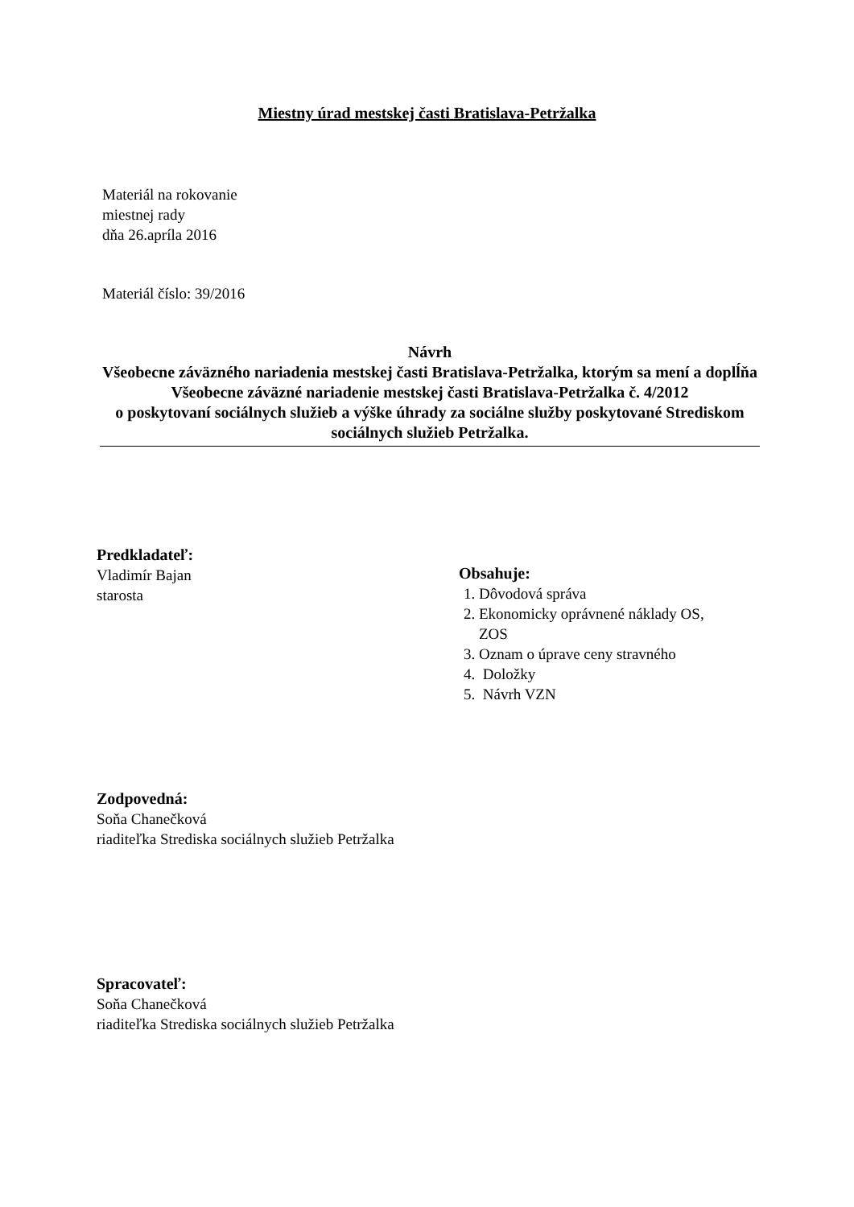Miestny úrad mestskej časti Bratislava-Petržalka
Materiál na rokovanie
miestnej rady
dňa 26.apríla 2016
Materiál číslo: 39/2016
Návrh
Všeobecne záväzného nariadenia mestskej časti Bratislava-Petržalka, ktorým sa mení a doplĺňa
Všeobecne záväzné nariadenie mestskej časti Bratislava-Petržalka č. 4/2012
o poskytovaní sociálnych služieb a výške úhrady za sociálne služby poskytované Strediskom sociálnych služieb Petržalka.
Predkladateľ:
Vladimír Bajan
starosta
Obsahuje:
1. Dôvodová správa
2. Ekonomicky oprávnené náklady OS,
ZOS
3. Oznam o úprave ceny stravného
4. Doložky
5. Návrh VZN
Zodpovedná:
Soňa Chanečková
riaditeľka Strediska sociálnych služieb Petržalka
Spracovateľ:
Soňa Chanečková
riaditeľka Strediska sociálnych služieb Petržalka